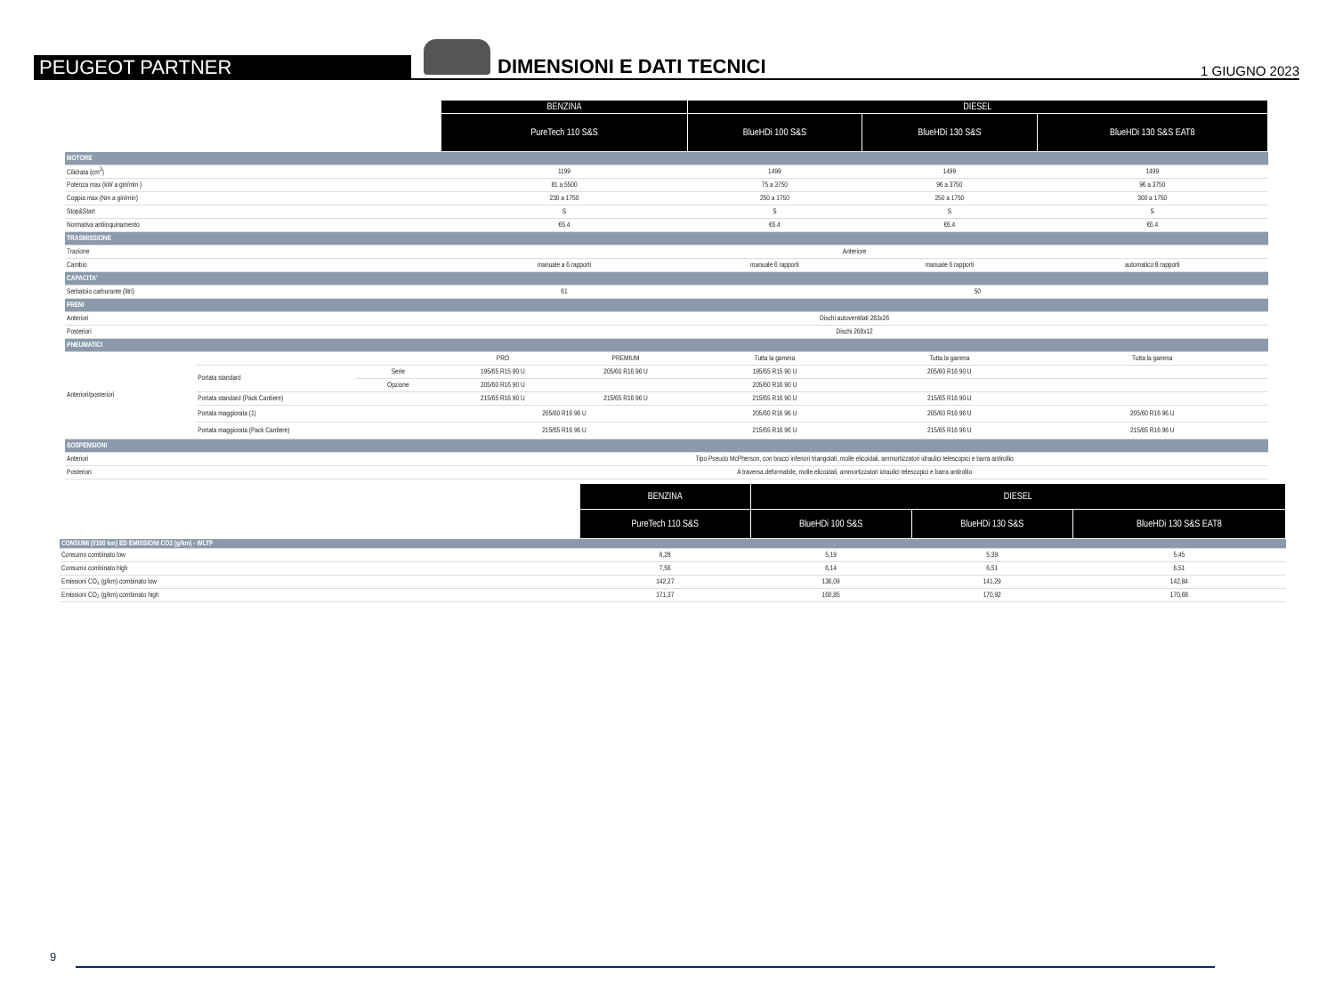PEUGEOT PARTNER
DIMENSIONI E DATI TECNICI
1 GIUGNO 2023
| | | | BENZINA | | DIESEL | | |
| --- | --- | --- | --- | --- | --- | --- | --- |
| | | | PureTech 110 S&S | | BlueHDi 100 S&S | BlueHDi 130 S&S | BlueHDi 130 S&S EAT8 |
| MOTORE | | | | | | | |
| Cilidrata (cm<sup>3</sup>) | | | 1199 | | 1499 | 1499 | 1499 |
| Potenza max (kW a giri/min ) | | | 81 a 5500 | | 75 a 3750 | 96 a 3750 | 96 a 3750 |
| Coppia max (Nm a giri/min) | | | 230 a 1750 | | 250 a 1750 | 250 a 1750 | 300 a 1750 |
| Stop&Start | | | S | | S | S | S |
| Normativa antiinquinamento | | | €6.4 | | €6.4 | €6.4 | €6.4 |
| TRASMISSIONE | | | | | | | |
| Trazione | | | Anteriore | | | | |
| Cambio | | | manuale a 6 rapporti | | manuale 6 rapporti | manuale 6 rapporti | automatico 8 rapporti |
| CAPACITA' | | | | | | | |
| Serbatoio carburante (litri) | | | 61 | | 50 | | |
| FRENI | | | | | | | |
| Anteriori | | | Dischi autoventilati 283x26 | | | | |
| Posteriori | | | Dischi 268x12 | | | | |
| PNEUMATICI | | | | | | | |
| Anteriori/posteriori | | | PRO | PREMIUM | Tutta la gamma | Tutta la gamma | Tutta la gamma |
| | Portata standard | Serie | 195/65 R15 90 U | 205/60 R16 96 U | 195/65 R15 90 U | 205/60 R16 90 U | |
| | | Opzione | 205/60 R16 90 U | | 205/60 R16 90 U | | |
| | Portata standard (Pack Cantiere) | | 215/65 R16 90 U | 215/65 R16 96 U | 215/65 R16 90 U | 215/65 R16 90 U | |
| | Portata maggiorata (1) | | 205/60 R16 96 U | | 205/60 R16 96 U | 205/60 R16 96 U | 205/60 R16 96 U |
| | Portata maggiorata (Pack Cantiere) | | 215/65 R16 96 U | | 215/65 R16 96 U | 215/65 R16 96 U | 215/65 R16 96 U |
| SOSPENSIONI | | | | | | | |
| Anteriori | | | Tipo Pseudo McPherson, con bracci inferiori triangolati, molle elicoidali, ammortizzatori idraulici telescopici e barra antirollio | | | | |
| Posteriori | | | A traversa deformabile, molle elicoidali, ammortizzatori idraulici telescopici e barra antirollio | | | | |
| | BENZINA | DIESEL | | |
| --- | --- | --- | --- | --- |
| | PureTech 110 S&S | BlueHDi 100 S&S | BlueHDi 130 S&S | BlueHDi 130 S&S EAT8 |
| CONSUMI (l/100 km) ED EMISSIONI CO2 (g/km) - WLTP | | | | |
| Consumo combinato low | 6,28 | 5,19 | 5,39 | 5,45 |
| Consumo combinato high | 7,56 | 6,14 | 6,51 | 6,51 |
| Emissioni CO₂ (g/km) combinato low | 142,27 | 136,09 | 141,29 | 142,84 |
| Emissioni CO₂ (g/km) combinato high | 171,37 | 160,85 | 170,92 | 170,68 |
9